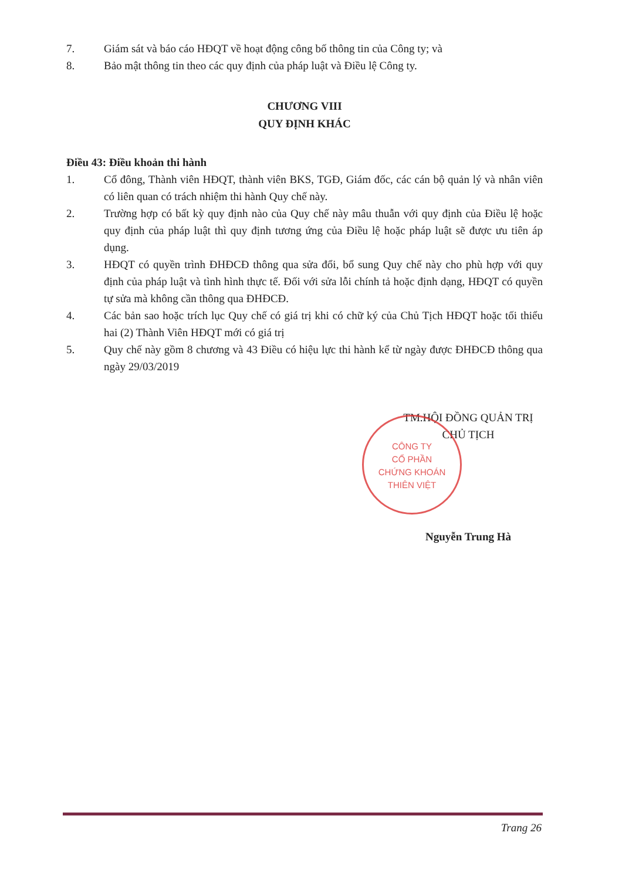7. Giám sát và báo cáo HĐQT về hoạt động công bố thông tin của Công ty; và
8. Bảo mật thông tin theo các quy định của pháp luật và Điều lệ Công ty.
CHƯƠNG VIII
QUY ĐỊNH KHÁC
Điều 43: Điều khoản thi hành
1. Cổ đông, Thành viên HĐQT, thành viên BKS, TGĐ, Giám đốc, các cán bộ quản lý và nhân viên có liên quan có trách nhiệm thi hành Quy chế này.
2. Trường hợp có bất kỳ quy định nào của Quy chế này mâu thuẫn với quy định của Điều lệ hoặc quy định của pháp luật thì quy định tương ứng của Điều lệ hoặc pháp luật sẽ được ưu tiên áp dụng.
3. HĐQT có quyền trình ĐHĐCĐ thông qua sửa đổi, bổ sung Quy chế này cho phù hợp với quy định của pháp luật và tình hình thực tế. Đối với sửa lỗi chính tả hoặc định dạng, HĐQT có quyền tự sửa mà không cần thông qua ĐHĐCĐ.
4. Các bản sao hoặc trích lục Quy chế có giá trị khi có chữ ký của Chủ Tịch HĐQT hoặc tối thiểu hai (2) Thành Viên HĐQT mới có giá trị
5. Quy chế này gồm 8 chương và 43 Điều có hiệu lực thi hành kể từ ngày được ĐHĐCĐ thông qua ngày 29/03/2019
TM.HỘI ĐỒNG QUẢN TRỊ
CHỦ TỊCH
Nguyễn Trung Hà
CÔNG TY
CỔ PHẦN
CHỨNG KHOÁN
THIÊN VIỆT
Trang 26